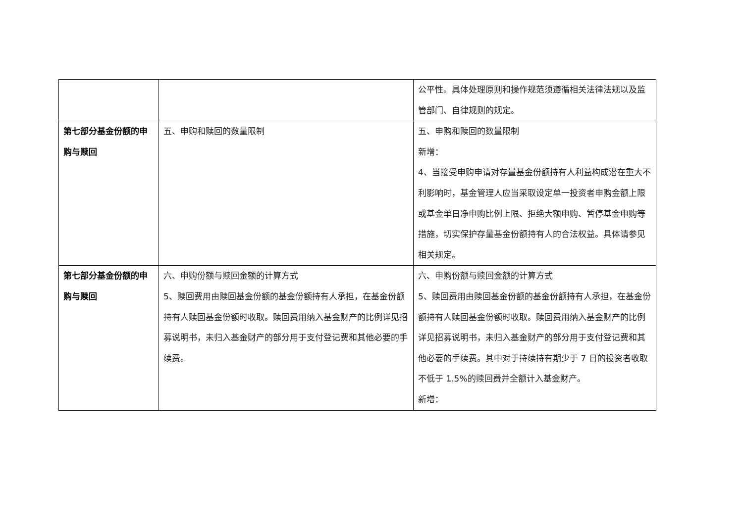| | | 公平性。具体处理原则和操作规范须遵循相关法律法规以及监管部门、自律规则的规定。 |
| 第七部分基金份额的申购与赎回 | 五、申购和赎回的数量限制 | 五、申购和赎回的数量限制 新增： 4、当接受申购申请对存量基金份额持有人利益构成潜在重大不利影响时，基金管理人应当采取设定单一投资者申购金额上限或基金单日净申购比例上限、拒绝大额申购、暂停基金申购等措施，切实保护存量基金份额持有人的合法权益。具体请参见相关规定。 |
| 第七部分基金份额的申购与赎回 | 六、申购份额与赎回金额的计算方式 5、赎回费用由赎回基金份额的基金份额持有人承担，在基金份额持有人赎回基金份额时收取。赎回费用纳入基金财产的比例详见招募说明书，未归入基金财产的部分用于支付登记费和其他必要的手续费。 | 六、申购份额与赎回金额的计算方式 5、赎回费用由赎回基金份额的基金份额持有人承担，在基金份额持有人赎回基金份额时收取。赎回费用纳入基金财产的比例详见招募说明书，未归入基金财产的部分用于支付登记费和其他必要的手续费。其中对于持续持有期少于 7 日的投资者收取不低于 1.5%的赎回费并全额计入基金财产。 新增： |